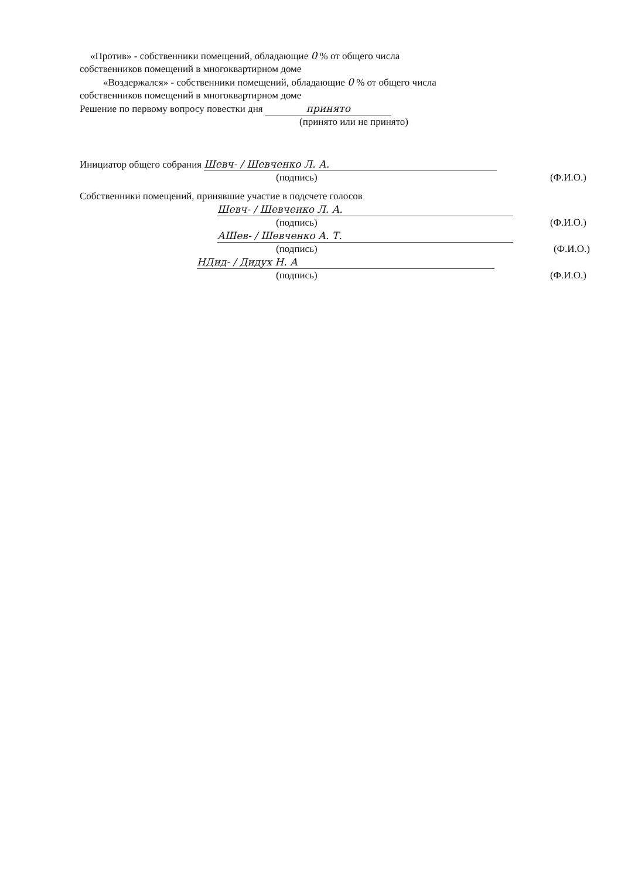«Против» - собственники помещений, обладающие 0 % от общего числа
собственников помещений в многоквартирном доме
«Воздержался» - собственники помещений, обладающие 0 % от общего числа
собственников помещений в многоквартирном доме
Решение по первому вопросу повестки дня принято
(принято или не принято)
Инициатор общего собрания Шевч- / Шевченко Л. А.
(подпись) (Ф.И.О.)
Собственники помещений, принявшие участие в подсчете голосов
Шевч- / Шевченко Л. А.
(подпись) (Ф.И.О.)
АШев- / Шевченко А. Т.
(подпись) (Ф.И.О.)
НДид- / Дидух Н. А
(подпись) (Ф.И.О.)